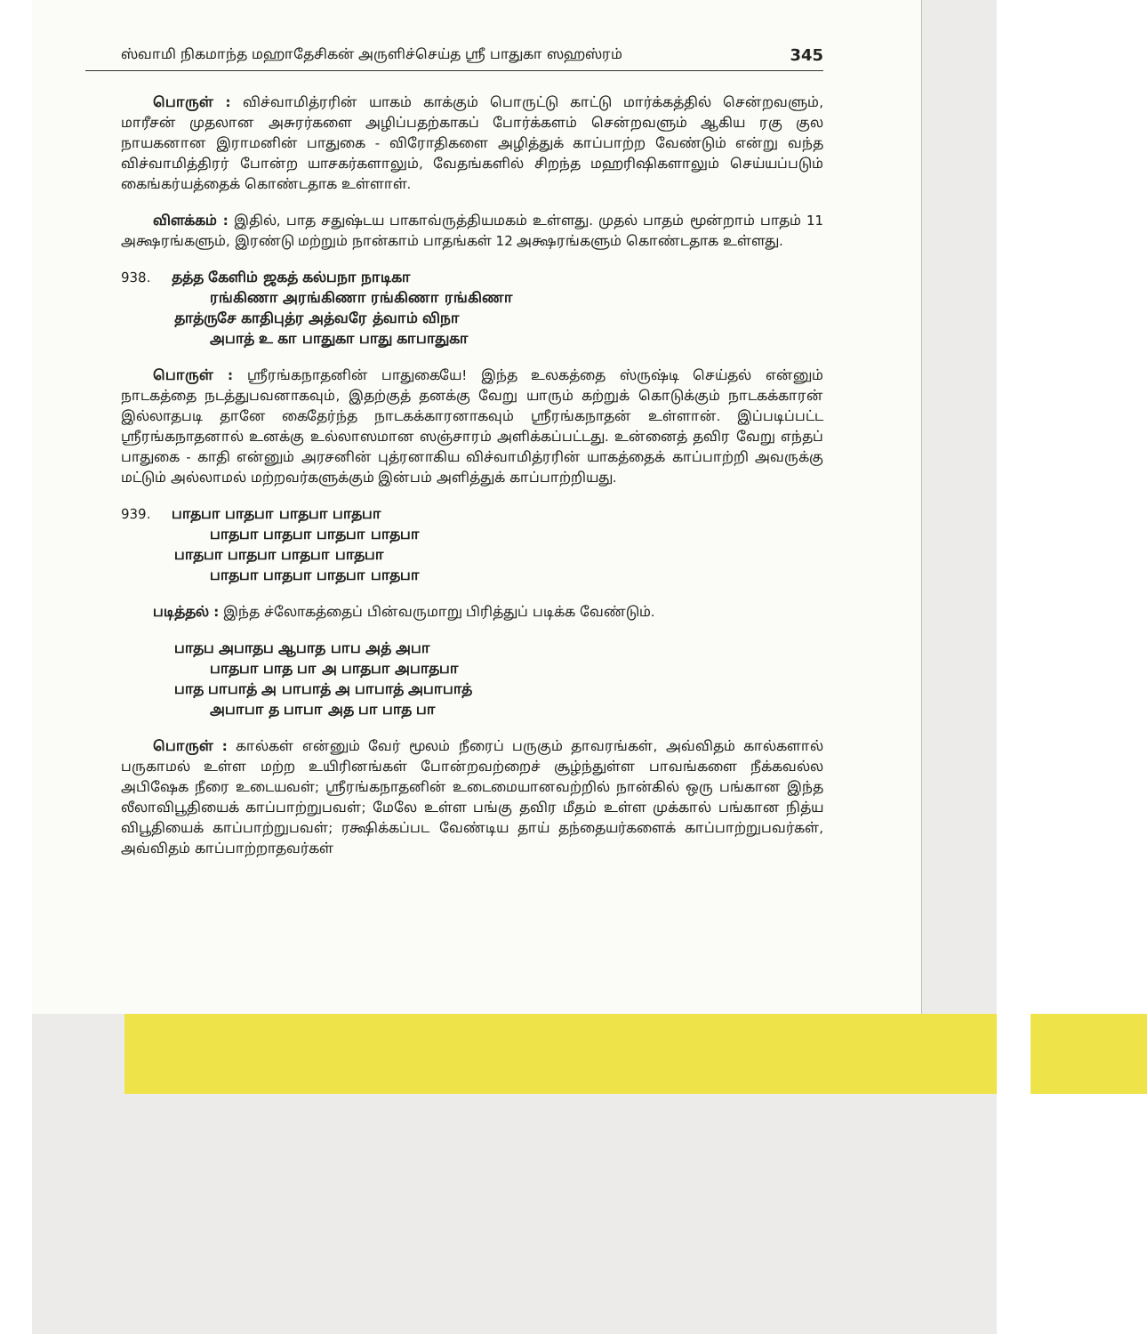ஸ்வாமி நிகமாந்த மஹாதேசிகன் அருளிச்செய்த ஸ்ரீ பாதுகா ஸஹஸ்ரம் 345
பொருள் : விச்வாமித்ரரின் யாகம் காக்கும் பொருட்டு காட்டு மார்க்கத்தில் சென்றவளும், மாரீசன் முதலான அசுரர்களை அழிப்பதற்காகப் போர்க்களம் சென்றவளும் ஆகிய ரகு குல நாயகனான இராமனின் பாதுகை - விரோதிகளை அழித்துக் காப்பாற்ற வேண்டும் என்று வந்த விச்வாமித்திரர் போன்ற யாசகர்களாலும், வேதங்களில் சிறந்த மஹரிஷிகளாலும் செய்யப்படும் கைங்கர்யத்தைக் கொண்டதாக உள்ளாள்.
விளக்கம் : இதில், பாத சதுஷ்டய பாகாவ்ருத்தியமகம் உள்ளது. முதல் பாதம் மூன்றாம் பாதம் 11 அக்ஷரங்களும், இரண்டு மற்றும் நான்காம் பாதங்கள் 12 அக்ஷரங்களும் கொண்டதாக உள்ளது.
938. தத்த கேளிம் ஜகத் கல்பநா நாடிகா
ரங்கிணா அரங்கிணா ரங்கிணா ரங்கிணா
தாத்ருசே காதிபுத்ர அத்வரே த்வாம் விநா
அபாத் உ கா பாதுகா பாது காபாதுகா
பொருள் : ஸ்ரீரங்கநாதனின் பாதுகையே! இந்த உலகத்தை ஸ்ருஷ்டி செய்தல் என்னும் நாடகத்தை நடத்துபவனாகவும், இதற்குத் தனக்கு வேறு யாரும் கற்றுக் கொடுக்கும் நாடகக்காரன் இல்லாதபடி தானே கைதேர்ந்த நாடகக்காரனாகவும் ஸ்ரீரங்கநாதன் உள்ளான். இப்படிப்பட்ட ஸ்ரீரங்கநாதனால் உனக்கு உல்லாஸமான ஸஞ்சாரம் அளிக்கப்பட்டது. உன்னைத் தவிர வேறு எந்தப் பாதுகை - காதி என்னும் அரசனின் புத்ரனாகிய விச்வாமித்ரரின் யாகத்தைக் காப்பாற்றி அவருக்கு மட்டும் அல்லாமல் மற்றவர்களுக்கும் இன்பம் அளித்துக் காப்பாற்றியது.
939. பாதபா பாதபா பாதபா பாதபா
பாதபா பாதபா பாதபா பாதபா
பாதபா பாதபா பாதபா பாதபா
பாதபா பாதபா பாதபா பாதபா
படித்தல் : இந்த ச்லோகத்தைப் பின்வருமாறு பிரித்துப் படிக்க வேண்டும்.
பாதப அபாதப ஆபாத பாப அத் அபா
பாதபா பாத பா அ பாதபா அபாதபா
பாத பாபாத் அ பாபாத் அ பாபாத் அபாபாத்
அபாபா த பாபா அத பா பாத பா
பொருள் : கால்கள் என்னும் வேர் மூலம் நீரைப் பருகும் தாவரங்கள், அவ்விதம் கால்களால் பருகாமல் உள்ள மற்ற உயிரினங்கள் போன்றவற்றைச் சூழ்ந்துள்ள பாவங்களை நீக்கவல்ல அபிஷேக நீரை உடையவள்; ஸ்ரீரங்கநாதனின் உடைமையானவற்றில் நான்கில் ஒரு பங்கான இந்த லீலாவிபூதியைக் காப்பாற்றுபவள்; மேலே உள்ள பங்கு தவிர மீதம் உள்ள முக்கால் பங்கான நித்ய விபூதியைக் காப்பாற்றுபவள்; ரக்ஷிக்கப்பட வேண்டிய தாய் தந்தையர்களைக் காப்பாற்றுபவர்கள், அவ்விதம் காப்பாற்றாதவர்கள்